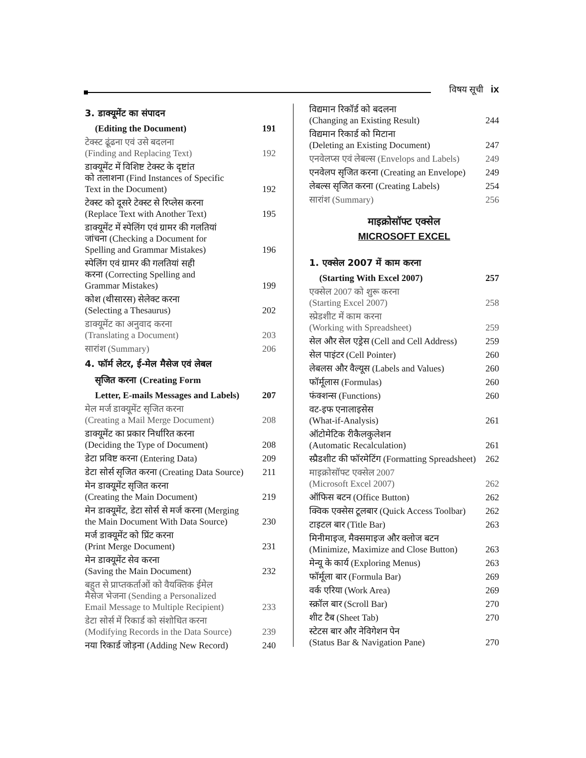विषय सूची ix
3. डाक्यूमेंट का संपादन
(Editing the Document) 191
टेक्स्ट ढूंढना एवं उसे बदलना
(Finding and Replacing Text) 192
डाक्यूमेंट में विशिष्ट टेक्स्ट के दृष्टांत
को तलाशना (Find Instances of Specific
Text in the Document) 192
टेक्स्ट को दूसरे टेक्स्ट से रिप्लेस करना
(Replace Text with Another Text) 195
डाक्यूमेंट में स्पेलिंग एवं ग्रामर की गलतियां
जांचना (Checking a Document for
Spelling and Grammar Mistakes) 196
स्पेलिंग एवं ग्रामर की गलतियां सही
करना (Correcting Spelling and
Grammar Mistakes) 199
कोश (थीसारस) सेलेक्ट करना
(Selecting a Thesaurus) 202
डाक्यूमेंट का अनुवाद करना
(Translating a Document) 203
सारांश (Summary) 206
4. फॉर्म लेटर, ई-मेल मैसेज एवं लेबल
सृजित करना (Creating Form
Letter, E-mails Messages and Labels) 207
मेल मर्ज डाक्यूमेंट सृजित करना
(Creating a Mail Merge Document) 208
डाक्यूमेंट का प्रकार निर्धारित करना
(Deciding the Type of Document) 208
डेटा प्रविष्ट करना (Entering Data) 209
डेटा सोर्स सृजित करना (Creating Data Source) 211
मेन डाक्यूमेंट सृजित करना
(Creating the Main Document) 219
मेन डाक्यूमेंट, डेटा सोर्स से मर्ज करना (Merging
the Main Document With Data Source) 230
मर्ज डाक्यूमेंट को प्रिंट करना
(Print Merge Document) 231
मेन डाक्यूमेंट सेव करना
(Saving the Main Document) 232
बहुत से प्राप्तकर्ताओं को वैयक्तिक ईमेल
मैसेज भेजना (Sending a Personalized
Email Message to Multiple Recipient) 233
डेटा सोर्स में रिकार्ड को संशोधित करना
(Modifying Records in the Data Source) 239
नया रिकार्ड जोड़ना (Adding New Record) 240
विद्यमान रिकॉर्ड को बदलना
(Changing an Existing Result) 244
विद्यमान रिकार्ड को मिटाना
(Deleting an Existing Document) 247
एनवेलप्स एवं लेबल्स (Envelops and Labels) 249
एनवेलप सृजित करना (Creating an Envelope) 249
लेबल्स सृजित करना (Creating Labels) 254
सारांश (Summary) 256
माइक्रोसॉफ्ट एक्सेल
MICROSOFT EXCEL
1. एक्सेल 2007 में काम करना
(Starting With Excel 2007) 257
एक्सेल 2007 को शुरू करना
(Starting Excel 2007) 258
स्प्रेडशीट में काम करना
(Working with Spreadsheet) 259
सेल और सेल एड्रेस (Cell and Cell Address) 259
सेल पाइंटर (Cell Pointer) 260
लेबलस और वैल्यूस (Labels and Values) 260
फॉर्मूलास (Formulas) 260
फंक्शन्स (Functions) 260
वट-इफ एनालाइसेस
(What-if-Analysis) 261
ऑटोमेटिक रीकैलकुलेशन
(Automatic Recalculation) 261
स्प्रैडशीट की फॉरमेटिंग (Formatting Spreadsheet) 262
माइक्रोसॉफ्ट एक्सेल 2007
(Microsoft Excel 2007) 262
ऑफिस बटन (Office Button) 262
क्विक एक्सेस टूलबार (Quick Access Toolbar) 262
टाइटल बार (Title Bar) 263
मिनीमाइज, मैक्समाइज और क्लोज बटन
(Minimize, Maximize and Close Button) 263
मेन्यू के कार्य (Exploring Menus) 263
फॉर्मूला बार (Formula Bar) 269
वर्क एरिया (Work Area) 269
स्क्रॉल बार (Scroll Bar) 270
शीट टैब (Sheet Tab) 270
स्टेटस बार और नेविगेशन पेन
(Status Bar & Navigation Pane) 270